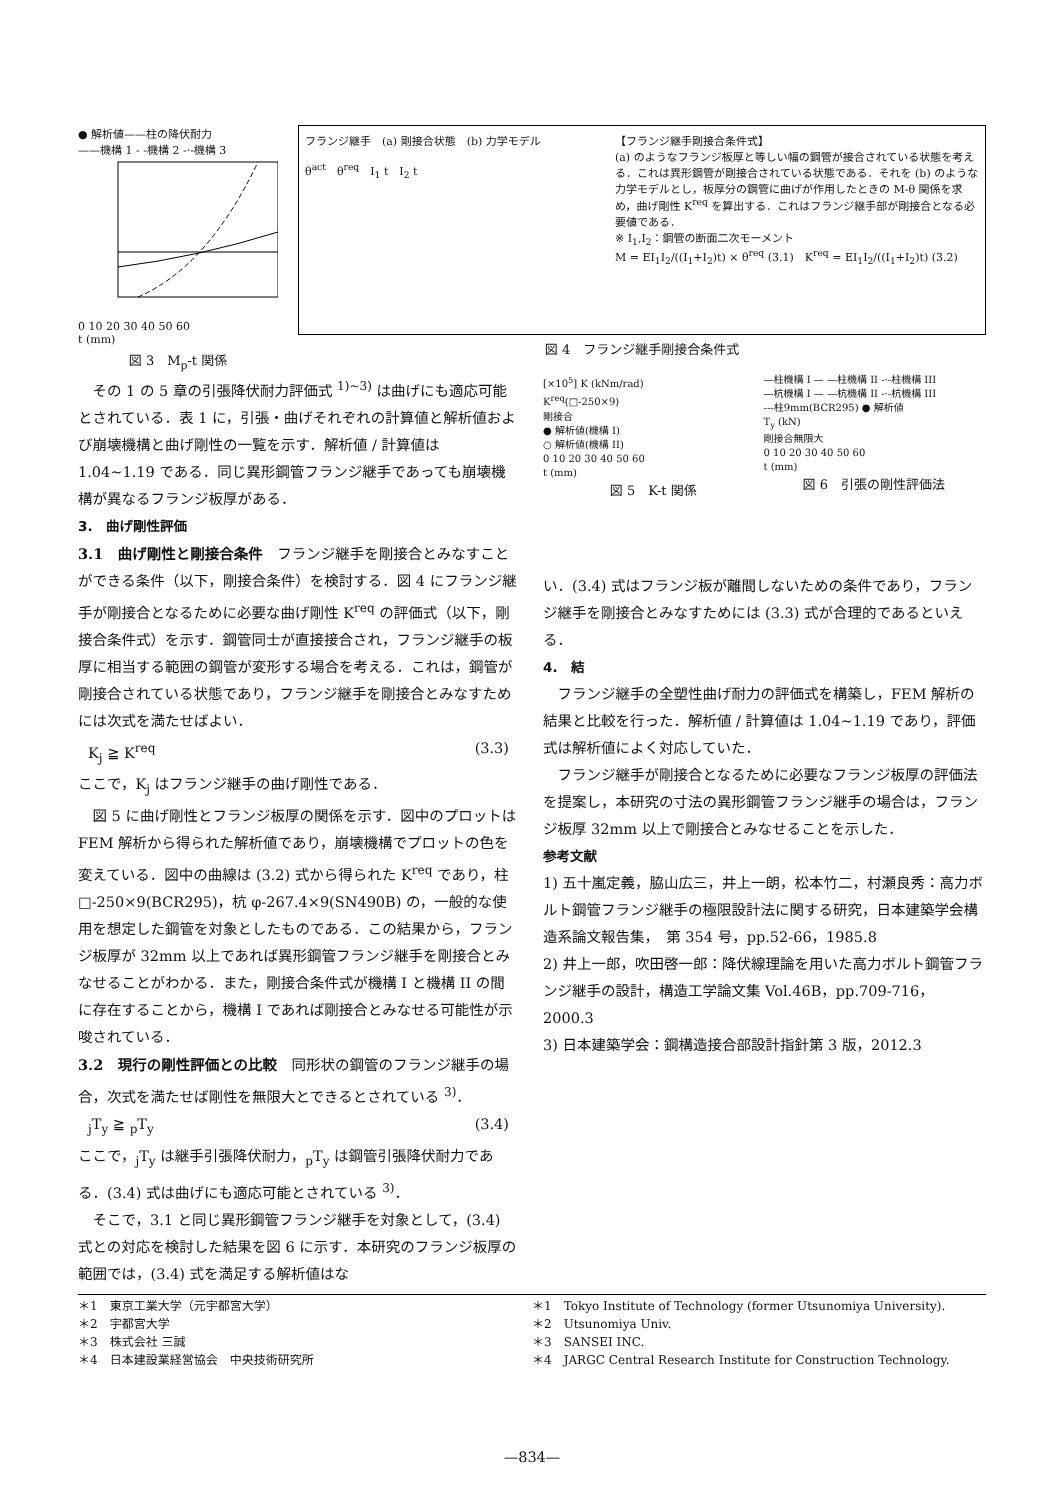● 解析値——柱の降伏耐力
——機構 1 - -機構 2 -·-機構 3
0 10 20 30 40 50 60
t (mm)
図 3　M<sub>p</sub>-t 関係
フランジ継手　(a) 剛接合状態　(b) 力学モデル
θ<sup>act</sup>　θ<sup>req</sup>　I<sub>1</sub> t　I<sub>2</sub> t
【フランジ継手剛接合条件式】
(a) のようなフランジ板厚と等しい幅の鋼管が接合されている状態を考える．これは異形鋼管が剛接合されている状態である．それを (b) のような力学モデルとし，板厚分の鋼管に曲げが作用したときの M-θ 関係を求め，曲げ剛性 K<sup>req</sup> を算出する．これはフランジ継手部が剛接合となる必要値である．
※ I<sub>1</sub>,I<sub>2</sub>：鋼管の断面二次モーメント
M = EI<sub>1</sub>I<sub>2</sub>/((I<sub>1</sub>+I<sub>2</sub>)t) × θ<sup>req</sup> (3.1)　K<sup>req</sup> = EI<sub>1</sub>I<sub>2</sub>/((I<sub>1</sub>+I<sub>2</sub>)t) (3.2)
図 4　フランジ継手剛接合条件式
　その 1 の 5 章の引張降伏耐力評価式 <sup>1)~3)</sup> は曲げにも適応可能とされている．表 1 に，引張・曲げそれぞれの計算値と解析値および崩壊機構と曲げ剛性の一覧を示す．解析値 / 計算値は 1.04~1.19 である．同じ異形鋼管フランジ継手であっても崩壊機構が異なるフランジ板厚がある．
3.　曲げ剛性評価
3.1　曲げ剛性と剛接合条件　フランジ継手を剛接合とみなすことができる条件（以下，剛接合条件）を検討する．図 4 にフランジ継手が剛接合となるために必要な曲げ剛性 K<sup>req</sup> の評価式（以下，剛接合条件式）を示す．鋼管同士が直接接合され，フランジ継手の板厚に相当する範囲の鋼管が変形する場合を考える．これは，鋼管が剛接合されている状態であり，フランジ継手を剛接合とみなすためには次式を満たせばよい．
K<sub>j</sub> ≧ K<sup>req</sup> (3.3)
ここで，K<sub>j</sub> はフランジ継手の曲げ剛性である．
　図 5 に曲げ剛性とフランジ板厚の関係を示す．図中のプロットは FEM 解析から得られた解析値であり，崩壊機構でプロットの色を変えている．図中の曲線は (3.2) 式から得られた K<sup>req</sup> であり，柱□-250×9(BCR295)，杭 φ-267.4×9(SN490B) の，一般的な使用を想定した鋼管を対象としたものである．この結果から，フランジ板厚が 32mm 以上であれば異形鋼管フランジ継手を剛接合とみなせることがわかる．また，剛接合条件式が機構 I と機構 II の間に存在することから，機構 I であれば剛接合とみなせる可能性が示唆されている．
3.2　現行の剛性評価との比較　同形状の鋼管のフランジ継手の場合，次式を満たせば剛性を無限大とできるとされている <sup>3)</sup>．
<sub>j</sub>T<sub>y</sub> ≧ <sub>p</sub>T<sub>y</sub> (3.4)
ここで，<sub>j</sub>T<sub>y</sub> は継手引張降伏耐力，<sub>p</sub>T<sub>y</sub> は鋼管引張降伏耐力である．(3.4) 式は曲げにも適応可能とされている <sup>3)</sup>．
　そこで，3.1 と同じ異形鋼管フランジ継手を対象として，(3.4) 式との対応を検討した結果を図 6 に示す．本研究のフランジ板厚の範囲では，(3.4) 式を満足する解析値はな
[×10<sup>5</sup>] K (kNm/rad)
K<sup>req</sup>(□-250×9)
剛接合
● 解析値(機構 I)
○ 解析値(機構 II)
0 10 20 30 40 50 60
t (mm)
図 5　K-t 関係
—柱機構 I — —柱機構 II -·-柱機構 III
—杭機構 I — —杭機構 II -·-杭機構 III
---柱9mm(BCR295) ● 解析値
T<sub>y</sub> (kN)
剛接合無限大
0 10 20 30 40 50 60
t (mm)
図 6　引張の剛性評価法
い．(3.4) 式はフランジ板が離間しないための条件であり，フランジ継手を剛接合とみなすためには (3.3) 式が合理的であるといえる．
4.　結
　フランジ継手の全塑性曲げ耐力の評価式を構築し，FEM 解析の結果と比較を行った．解析値 / 計算値は 1.04~1.19 であり，評価式は解析値によく対応していた．
　フランジ継手が剛接合となるために必要なフランジ板厚の評価法を提案し，本研究の寸法の異形鋼管フランジ継手の場合は，フランジ板厚 32mm 以上で剛接合とみなせることを示した．
参考文献
1) 五十嵐定義，脇山広三，井上一朗，松本竹二，村瀬良秀：高力ボルト鋼管フランジ継手の極限設計法に関する研究，日本建築学会構造系論文報告集，　第 354 号，pp.52-66，1985.8
2) 井上一郎，吹田啓一郎：降伏線理論を用いた高力ボルト鋼管フランジ継手の設計，構造工学論文集 Vol.46B，pp.709-716，2000.3
3) 日本建築学会：鋼構造接合部設計指針第 3 版，2012.3
＊1　東京工業大学（元宇都宮大学）
＊2　宇都宮大学
＊3　株式会社 三誠
＊4　日本建設業経営協会　中央技術研究所
＊1　Tokyo Institute of Technology (former Utsunomiya University).
＊2　Utsunomiya Univ.
＊3　SANSEI INC.
＊4　JARGC Central Research Institute for Construction Technology.
—834—